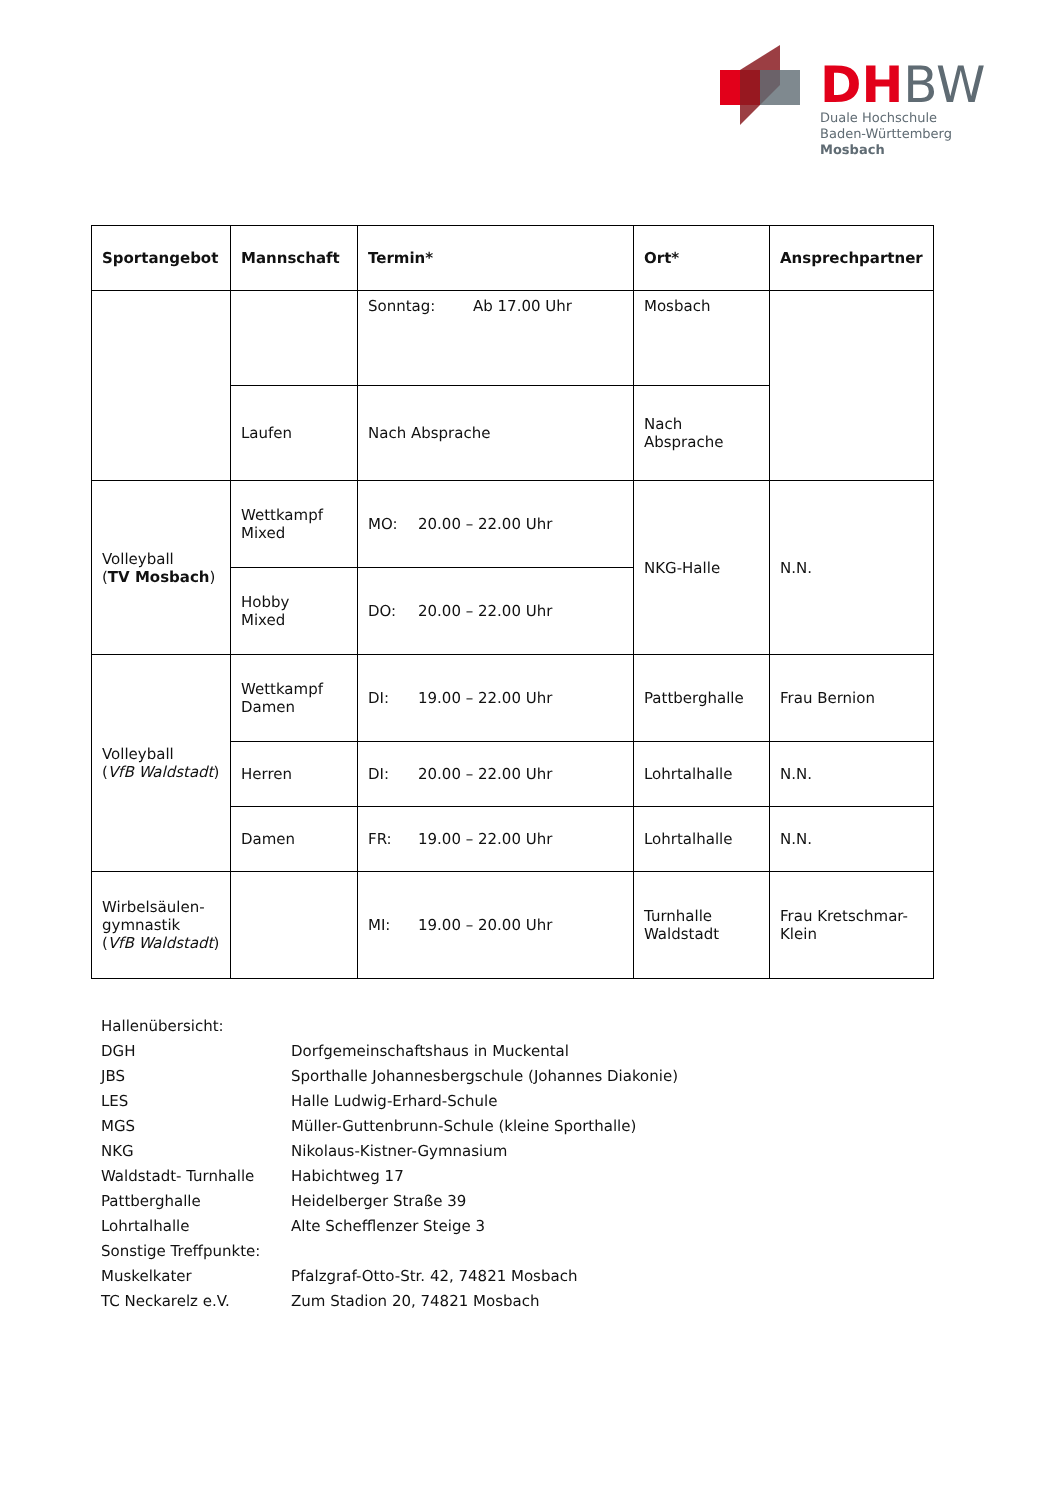DHBW
Duale Hochschule
Baden-Württemberg
Mosbach
| Sportangebot | Mannschaft | Termin* | Ort* | Ansprechpartner |
| --- | --- | --- | --- | --- |
| | | Sonntag: Ab 17.00 Uhr | Mosbach | |
| | Laufen | Nach Absprache | Nach Absprache | |
| Volleyball ( TV Mosbach ) | Wettkampf Mixed | MO: 20.00 – 22.00 Uhr | NKG-Halle | N.N. |
| | Hobby Mixed | DO: 20.00 – 22.00 Uhr | | |
| Volleyball ( VfB Waldstadt ) | Wettkampf Damen | DI: 19.00 – 22.00 Uhr | Pattberghalle | Frau Bernion |
| | Herren | DI: 20.00 – 22.00 Uhr | Lohrtalhalle | N.N. |
| | Damen | FR: 19.00 – 22.00 Uhr | Lohrtalhalle | N.N. |
| Wirbelsäulen- gymnastik ( VfB Waldstadt ) | | MI: 19.00 – 20.00 Uhr | Turnhalle Waldstadt | Frau Kretschmar- Klein |
Hallenübersicht:
DGH Dorfgemeinschaftshaus in Muckental
JBS Sporthalle Johannesbergschule (Johannes Diakonie)
LES Halle Ludwig-Erhard-Schule
MGS Müller-Guttenbrunn-Schule (kleine Sporthalle)
NKG Nikolaus-Kistner-Gymnasium
Waldstadt- Turnhalle Habichtweg 17
Pattberghalle Heidelberger Straße 39
Lohrtalhalle Alte Schefflenzer Steige 3
Sonstige Treffpunkte:
Muskelkater Pfalzgraf-Otto-Str. 42, 74821 Mosbach
TC Neckarelz e.V. Zum Stadion 20, 74821 Mosbach